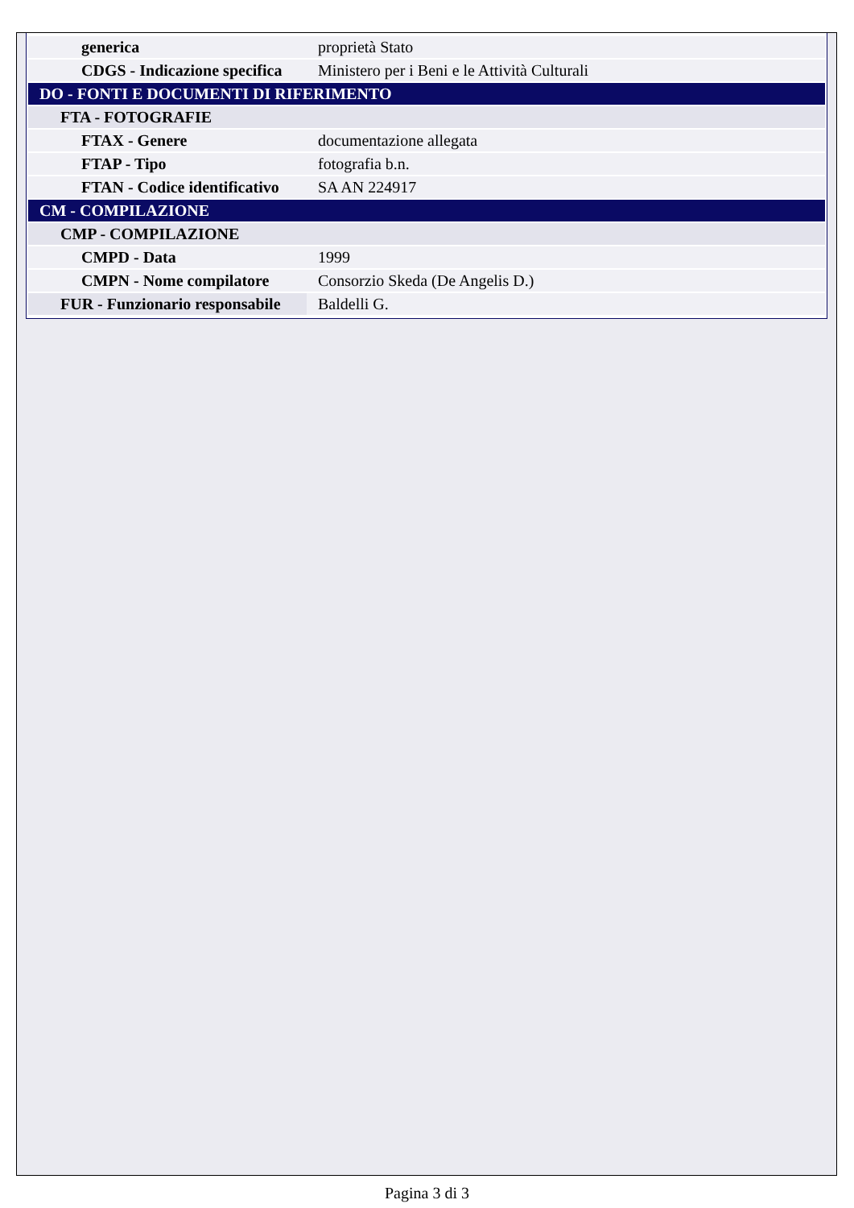| generica | proprietà Stato |
| CDGS - Indicazione specifica | Ministero per i Beni e le Attività Culturali |
| DO - FONTI E DOCUMENTI DI RIFERIMENTO | |
| FTA - FOTOGRAFIE | |
| FTAX - Genere | documentazione allegata |
| FTAP - Tipo | fotografia b.n. |
| FTAN - Codice identificativo | SA AN 224917 |
| CM - COMPILAZIONE | |
| CMP - COMPILAZIONE | |
| CMPD - Data | 1999 |
| CMPN - Nome compilatore | Consorzio Skeda (De Angelis D.) |
| FUR - Funzionario responsabile | Baldelli G. |
Pagina 3 di 3